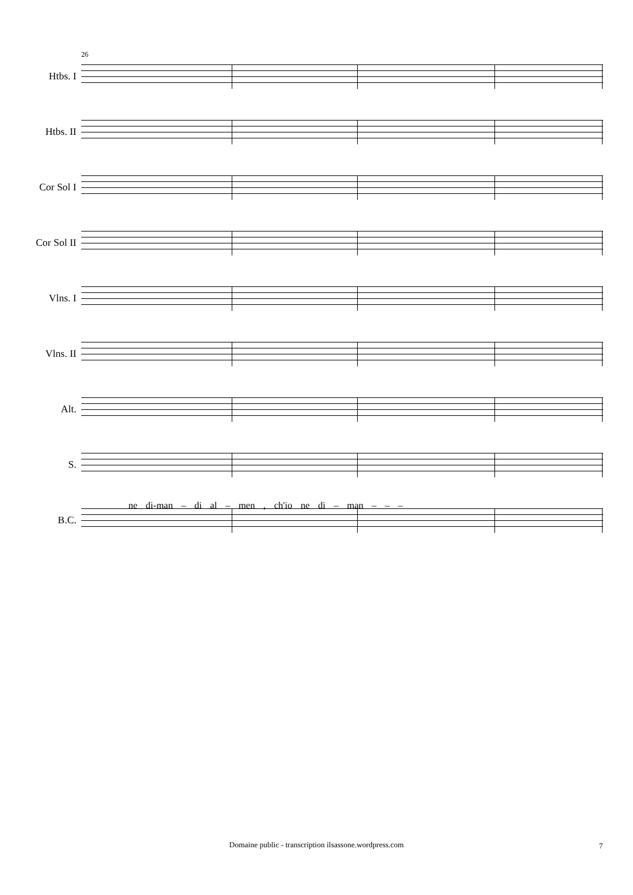26
Htbs. I
Htbs. II
Cor Sol I
Cor Sol II
Vlns. I
Vlns. II
Alt.
S.
B.C.
ne di-man – di al – men , ch'io ne di – man – – –
Domaine public - transcription ilsassone.wordpress.com 7